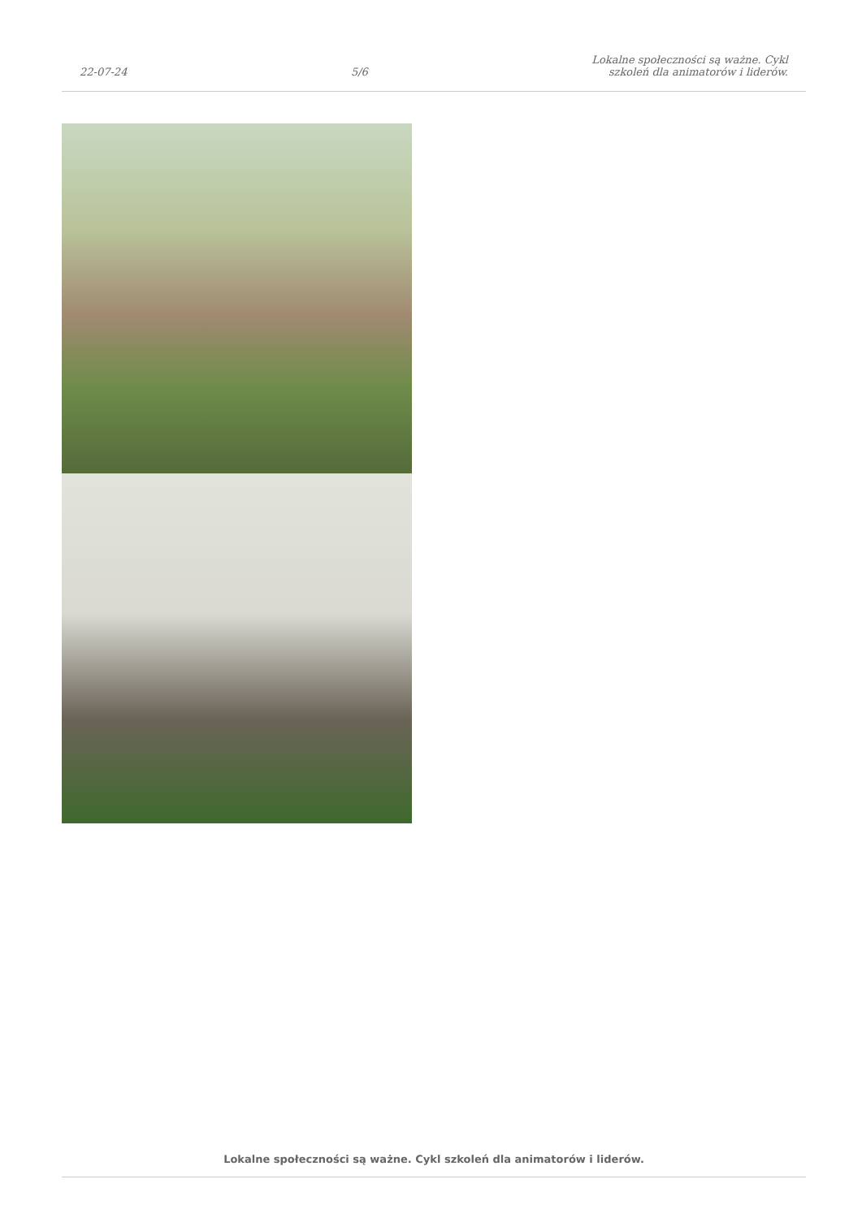22-07-24
5/6
Lokalne społeczności są ważne. Cykl
szkoleń dla animatorów i liderów.
Lokalne społeczności są ważne. Cykl szkoleń dla animatorów i liderów.